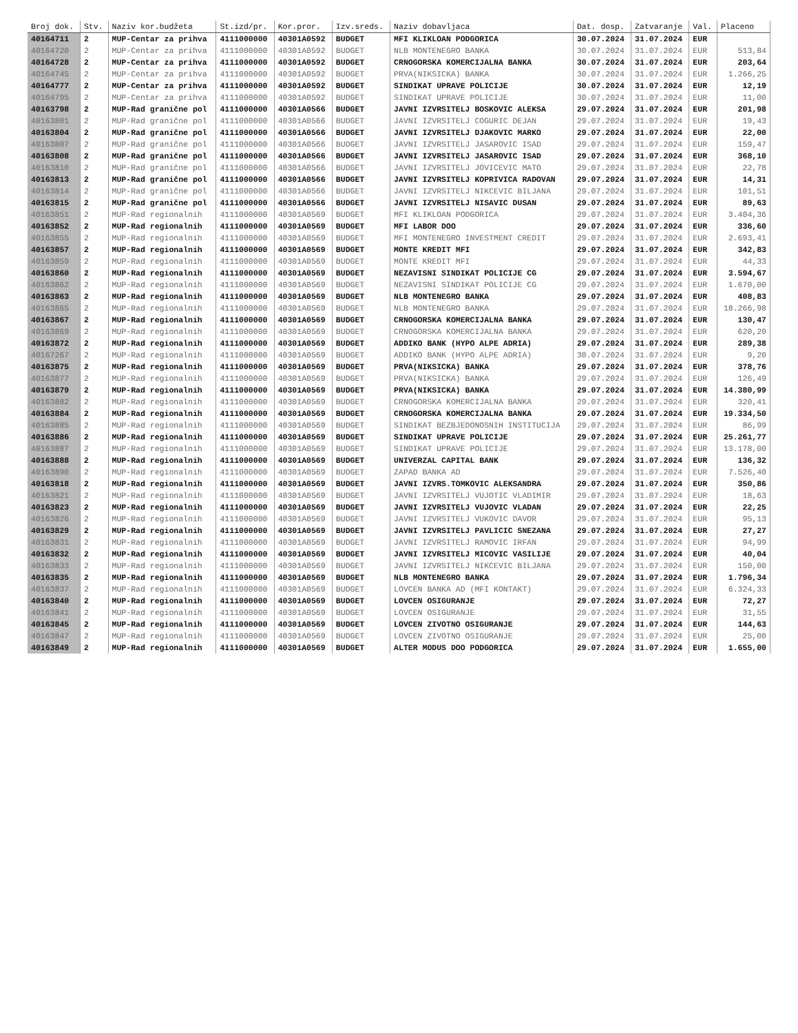| Broj dok. | Stv. | Naziv kor.budžeta | St.izd/pr. | Kor.pror. | Izv.sreds. | Naziv dobavljaca | Dat. dosp. | Zatvaranje | Val. | Placeno |
| --- | --- | --- | --- | --- | --- | --- | --- | --- | --- | --- |
| 40164711 | 2 | MUP-Centar za prihva | 4111000000 | 40301A0592 | BUDGET | MFI KLIKLOAN PODGORICA | 30.07.2024 | 31.07.2024 | EUR | |
| 40164720 | 2 | MUP-Centar za prihva | 4111000000 | 40301A0592 | BUDGET | NLB MONTENEGRO BANKA | 30.07.2024 | 31.07.2024 | EUR | 513,84 |
| 40164728 | 2 | MUP-Centar za prihva | 4111000000 | 40301A0592 | BUDGET | CRNOGORSKA KOMERCIJALNA BANKA | 30.07.2024 | 31.07.2024 | EUR | 203,64 |
| 40164745 | 2 | MUP-Centar za prihva | 4111000000 | 40301A0592 | BUDGET | PRVA(NIKSICKA) BANKA | 30.07.2024 | 31.07.2024 | EUR | 1.266,25 |
| 40164777 | 2 | MUP-Centar za prihva | 4111000000 | 40301A0592 | BUDGET | SINDIKAT UPRAVE POLICIJE | 30.07.2024 | 31.07.2024 | EUR | 12,19 |
| 40164795 | 2 | MUP-Centar za prihva | 4111000000 | 40301A0592 | BUDGET | SINDIKAT UPRAVE POLICIJE | 30.07.2024 | 31.07.2024 | EUR | 11,00 |
| 40163798 | 2 | MUP-Rad granične pol | 4111000000 | 40301A0566 | BUDGET | JAVNI IZVRSITELJ BOSKOVIC ALEKSA | 29.07.2024 | 31.07.2024 | EUR | 201,98 |
| 40163801 | 2 | MUP-Rad granične pol | 4111000000 | 40301A0566 | BUDGET | JAVNI IZVRSITELJ COGURIC DEJAN | 29.07.2024 | 31.07.2024 | EUR | 19,43 |
| 40163804 | 2 | MUP-Rad granične pol | 4111000000 | 40301A0566 | BUDGET | JAVNI IZVRSITELJ DJAKOVIC MARKO | 29.07.2024 | 31.07.2024 | EUR | 22,00 |
| 40163807 | 2 | MUP-Rad granične pol | 4111000000 | 40301A0566 | BUDGET | JAVNI IZVRSITELJ JASAROVIC ISAD | 29.07.2024 | 31.07.2024 | EUR | 159,47 |
| 40163808 | 2 | MUP-Rad granične pol | 4111000000 | 40301A0566 | BUDGET | JAVNI IZVRSITELJ JASAROVIC ISAD | 29.07.2024 | 31.07.2024 | EUR | 368,10 |
| 40163810 | 2 | MUP-Rad granične pol | 4111000000 | 40301A0566 | BUDGET | JAVNI IZVRSITELJ JOVICEVIC MATO | 29.07.2024 | 31.07.2024 | EUR | 22,78 |
| 40163813 | 2 | MUP-Rad granične pol | 4111000000 | 40301A0566 | BUDGET | JAVNI IZVRSITELJ KOPRIVICA RADOVAN | 29.07.2024 | 31.07.2024 | EUR | 14,31 |
| 40163814 | 2 | MUP-Rad granične pol | 4111000000 | 40301A0566 | BUDGET | JAVNI IZVRSITELJ NIKCEVIC BILJANA | 29.07.2024 | 31.07.2024 | EUR | 101,51 |
| 40163815 | 2 | MUP-Rad granične pol | 4111000000 | 40301A0566 | BUDGET | JAVNI IZVRSITELJ NISAVIC DUSAN | 29.07.2024 | 31.07.2024 | EUR | 89,63 |
| 40163851 | 2 | MUP-Rad regionalnih | 4111000000 | 40301A0569 | BUDGET | MFI KLIKLOAN PODGORICA | 29.07.2024 | 31.07.2024 | EUR | 3.404,36 |
| 40163852 | 2 | MUP-Rad regionalnih | 4111000000 | 40301A0569 | BUDGET | MFI LABOR DOO | 29.07.2024 | 31.07.2024 | EUR | 336,60 |
| 40163855 | 2 | MUP-Rad regionalnih | 4111000000 | 40301A0569 | BUDGET | MFI MONTENEGRO INVESTMENT CREDIT | 29.07.2024 | 31.07.2024 | EUR | 2.693,41 |
| 40163857 | 2 | MUP-Rad regionalnih | 4111000000 | 40301A0569 | BUDGET | MONTE KREDIT MFI | 29.07.2024 | 31.07.2024 | EUR | 342,83 |
| 40163859 | 2 | MUP-Rad regionalnih | 4111000000 | 40301A0569 | BUDGET | MONTE KREDIT MFI | 29.07.2024 | 31.07.2024 | EUR | 44,33 |
| 40163860 | 2 | MUP-Rad regionalnih | 4111000000 | 40301A0569 | BUDGET | NEZAVISNI SINDIKAT POLICIJE CG | 29.07.2024 | 31.07.2024 | EUR | 3.594,67 |
| 40163862 | 2 | MUP-Rad regionalnih | 4111000000 | 40301A0569 | BUDGET | NEZAVISNI SINDIKAT POLICIJE CG | 29.07.2024 | 31.07.2024 | EUR | 1.670,00 |
| 40163863 | 2 | MUP-Rad regionalnih | 4111000000 | 40301A0569 | BUDGET | NLB MONTENEGRO BANKA | 29.07.2024 | 31.07.2024 | EUR | 408,83 |
| 40163865 | 2 | MUP-Rad regionalnih | 4111000000 | 40301A0569 | BUDGET | NLB MONTENEGRO BANKA | 29.07.2024 | 31.07.2024 | EUR | 18.266,98 |
| 40163867 | 2 | MUP-Rad regionalnih | 4111000000 | 40301A0569 | BUDGET | CRNOGORSKA KOMERCIJALNA BANKA | 29.07.2024 | 31.07.2024 | EUR | 130,47 |
| 40163869 | 2 | MUP-Rad regionalnih | 4111000000 | 40301A0569 | BUDGET | CRNOGORSKA KOMERCIJALNA BANKA | 29.07.2024 | 31.07.2024 | EUR | 620,20 |
| 40163872 | 2 | MUP-Rad regionalnih | 4111000000 | 40301A0569 | BUDGET | ADDIKO BANK (HYPO ALPE ADRIA) | 29.07.2024 | 31.07.2024 | EUR | 289,38 |
| 40167267 | 2 | MUP-Rad regionalnih | 4111000000 | 40301A0569 | BUDGET | ADDIKO BANK (HYPO ALPE ADRIA) | 30.07.2024 | 31.07.2024 | EUR | 9,20 |
| 40163875 | 2 | MUP-Rad regionalnih | 4111000000 | 40301A0569 | BUDGET | PRVA(NIKSICKA) BANKA | 29.07.2024 | 31.07.2024 | EUR | 378,76 |
| 40163877 | 2 | MUP-Rad regionalnih | 4111000000 | 40301A0569 | BUDGET | PRVA(NIKSICKA) BANKA | 29.07.2024 | 31.07.2024 | EUR | 126,49 |
| 40163879 | 2 | MUP-Rad regionalnih | 4111000000 | 40301A0569 | BUDGET | PRVA(NIKSICKA) BANKA | 29.07.2024 | 31.07.2024 | EUR | 14.380,99 |
| 40163882 | 2 | MUP-Rad regionalnih | 4111000000 | 40301A0569 | BUDGET | CRNOGORSKA KOMERCIJALNA BANKA | 29.07.2024 | 31.07.2024 | EUR | 320,41 |
| 40163884 | 2 | MUP-Rad regionalnih | 4111000000 | 40301A0569 | BUDGET | CRNOGORSKA KOMERCIJALNA BANKA | 29.07.2024 | 31.07.2024 | EUR | 19.334,50 |
| 40163885 | 2 | MUP-Rad regionalnih | 4111000000 | 40301A0569 | BUDGET | SINDIKAT BEZBJEDONOSNIH INSTITUCIJA | 29.07.2024 | 31.07.2024 | EUR | 86,99 |
| 40163886 | 2 | MUP-Rad regionalnih | 4111000000 | 40301A0569 | BUDGET | SINDIKAT UPRAVE POLICIJE | 29.07.2024 | 31.07.2024 | EUR | 25.261,77 |
| 40163887 | 2 | MUP-Rad regionalnih | 4111000000 | 40301A0569 | BUDGET | SINDIKAT UPRAVE POLICIJE | 29.07.2024 | 31.07.2024 | EUR | 13.178,00 |
| 40163888 | 2 | MUP-Rad regionalnih | 4111000000 | 40301A0569 | BUDGET | UNIVERZAL CAPITAL BANK | 29.07.2024 | 31.07.2024 | EUR | 136,32 |
| 40163890 | 2 | MUP-Rad regionalnih | 4111000000 | 40301A0569 | BUDGET | ZAPAD BANKA AD | 29.07.2024 | 31.07.2024 | EUR | 7.526,40 |
| 40163818 | 2 | MUP-Rad regionalnih | 4111000000 | 40301A0569 | BUDGET | JAVNI IZVRS.TOMKOVIC ALEKSANDRA | 29.07.2024 | 31.07.2024 | EUR | 350,86 |
| 40163821 | 2 | MUP-Rad regionalnih | 4111000000 | 40301A0569 | BUDGET | JAVNI IZVRSITELJ VUJOTIC VLADIMIR | 29.07.2024 | 31.07.2024 | EUR | 18,63 |
| 40163823 | 2 | MUP-Rad regionalnih | 4111000000 | 40301A0569 | BUDGET | JAVNI IZVRSITELJ VUJOVIC VLADAN | 29.07.2024 | 31.07.2024 | EUR | 22,25 |
| 40163826 | 2 | MUP-Rad regionalnih | 4111000000 | 40301A0569 | BUDGET | JAVNI IZVRSITELJ VUKOVIC DAVOR | 29.07.2024 | 31.07.2024 | EUR | 95,13 |
| 40163829 | 2 | MUP-Rad regionalnih | 4111000000 | 40301A0569 | BUDGET | JAVNI IZVRSITELJ PAVLICIC SNEZANA | 29.07.2024 | 31.07.2024 | EUR | 27,27 |
| 40163831 | 2 | MUP-Rad regionalnih | 4111000000 | 40301A0569 | BUDGET | JAVNI IZVRSITELJ RAMOVIC IRFAN | 29.07.2024 | 31.07.2024 | EUR | 94,99 |
| 40163832 | 2 | MUP-Rad regionalnih | 4111000000 | 40301A0569 | BUDGET | JAVNI IZVRSITELJ MICOVIC VASILIJE | 29.07.2024 | 31.07.2024 | EUR | 40,04 |
| 40163833 | 2 | MUP-Rad regionalnih | 4111000000 | 40301A0569 | BUDGET | JAVNI IZVRSITELJ NIKCEVIC BILJANA | 29.07.2024 | 31.07.2024 | EUR | 150,00 |
| 40163835 | 2 | MUP-Rad regionalnih | 4111000000 | 40301A0569 | BUDGET | NLB MONTENEGRO BANKA | 29.07.2024 | 31.07.2024 | EUR | 1.796,34 |
| 40163837 | 2 | MUP-Rad regionalnih | 4111000000 | 40301A0569 | BUDGET | LOVCEN BANKA AD (MFI KONTAKT) | 29.07.2024 | 31.07.2024 | EUR | 6.324,33 |
| 40163840 | 2 | MUP-Rad regionalnih | 4111000000 | 40301A0569 | BUDGET | LOVCEN OSIGURANJE | 29.07.2024 | 31.07.2024 | EUR | 72,27 |
| 40163841 | 2 | MUP-Rad regionalnih | 4111000000 | 40301A0569 | BUDGET | LOVCEN OSIGURANJE | 29.07.2024 | 31.07.2024 | EUR | 31,55 |
| 40163845 | 2 | MUP-Rad regionalnih | 4111000000 | 40301A0569 | BUDGET | LOVCEN ZIVOTNO OSIGURANJE | 29.07.2024 | 31.07.2024 | EUR | 144,63 |
| 40163847 | 2 | MUP-Rad regionalnih | 4111000000 | 40301A0569 | BUDGET | LOVCEN ZIVOTNO OSIGURANJE | 29.07.2024 | 31.07.2024 | EUR | 25,00 |
| 40163849 | 2 | MUP-Rad regionalnih | 4111000000 | 40301A0569 | BUDGET | ALTER MODUS DOO PODGORICA | 29.07.2024 | 31.07.2024 | EUR | 1.655,00 |